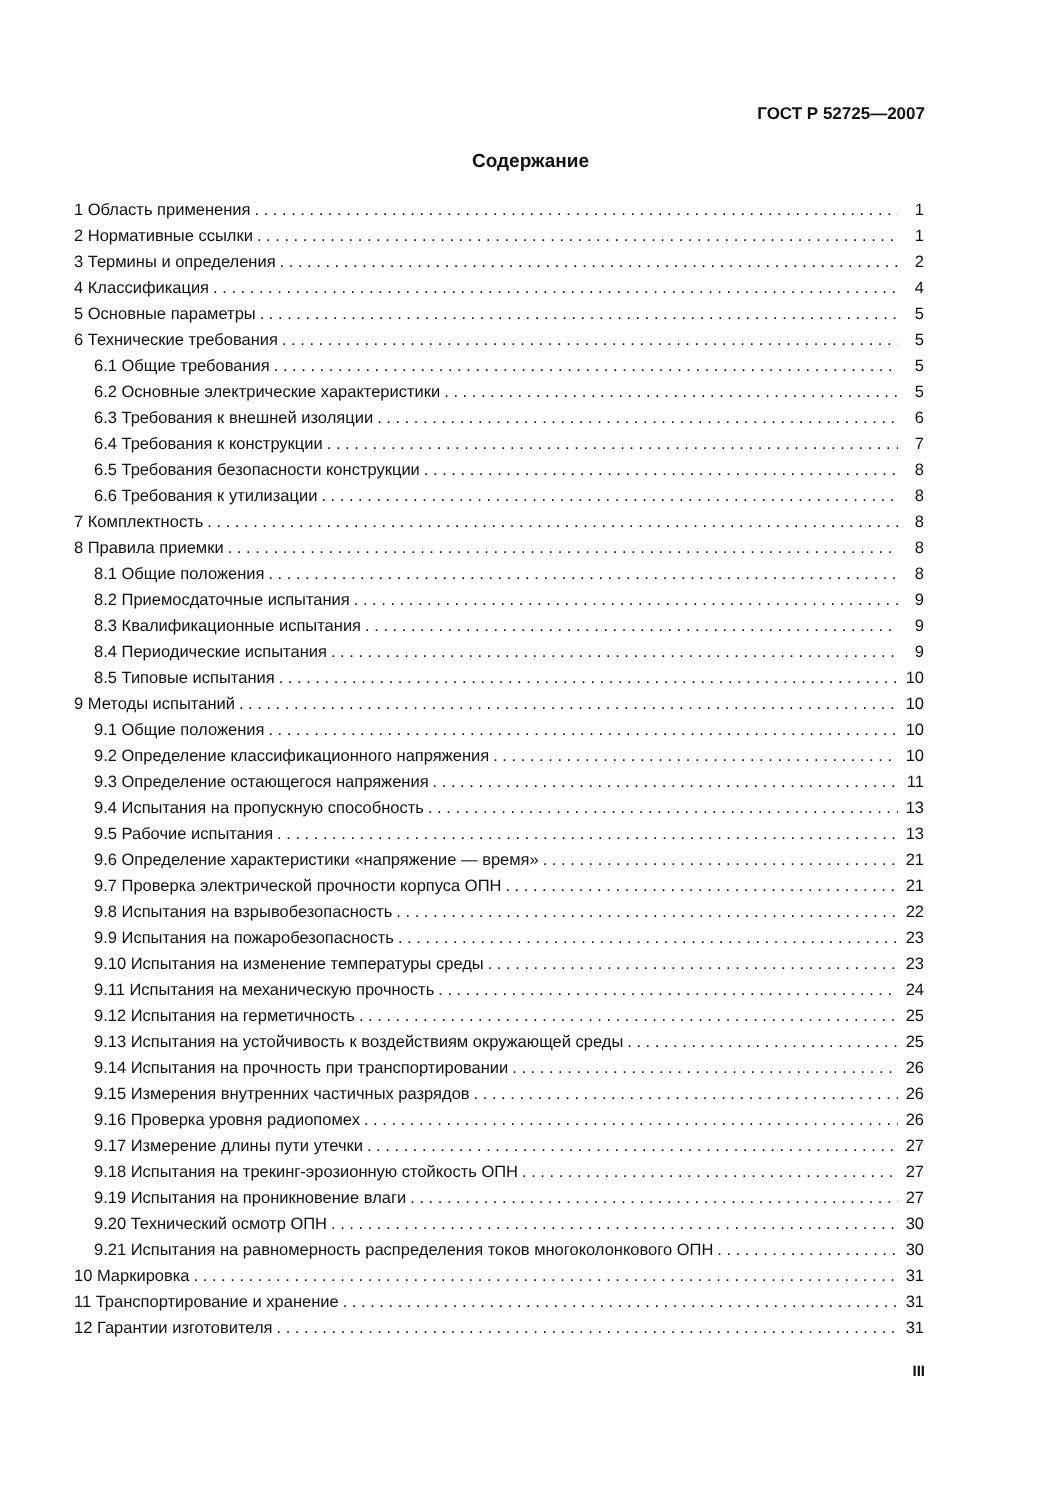ГОСТ Р 52725—2007
Содержание
1 Область применения 1
2 Нормативные ссылки 1
3 Термины и определения 2
4 Классификация 4
5 Основные параметры 5
6 Технические требования 5
6.1 Общие требования 5
6.2 Основные электрические характеристики 5
6.3 Требования к внешней изоляции 6
6.4 Требования к конструкции 7
6.5 Требования безопасности конструкции 8
6.6 Требования к утилизации 8
7 Комплектность 8
8 Правила приемки 8
8.1 Общие положения 8
8.2 Приемосдаточные испытания 9
8.3 Квалификационные испытания 9
8.4 Периодические испытания 9
8.5 Типовые испытания 10
9 Методы испытаний 10
9.1 Общие положения 10
9.2 Определение классификационного напряжения 10
9.3 Определение остающегося напряжения 11
9.4 Испытания на пропускную способность 13
9.5 Рабочие испытания 13
9.6 Определение характеристики «напряжение — время» 21
9.7 Проверка электрической прочности корпуса ОПН 21
9.8 Испытания на взрывобезопасность 22
9.9 Испытания на пожаробезопасность 23
9.10 Испытания на изменение температуры среды 23
9.11 Испытания на механическую прочность 24
9.12 Испытания на герметичность 25
9.13 Испытания на устойчивость к воздействиям окружающей среды 25
9.14 Испытания на прочность при транспортировании 26
9.15 Измерения внутренних частичных разрядов 26
9.16 Проверка уровня радиопомех 26
9.17 Измерение длины пути утечки 27
9.18 Испытания на трекинг-эрозионную стойкость ОПН 27
9.19 Испытания на проникновение влаги 27
9.20 Технический осмотр ОПН 30
9.21 Испытания на равномерность распределения токов многоколонкового ОПН 30
10 Маркировка 31
11 Транспортирование и хранение 31
12 Гарантии изготовителя 31
III